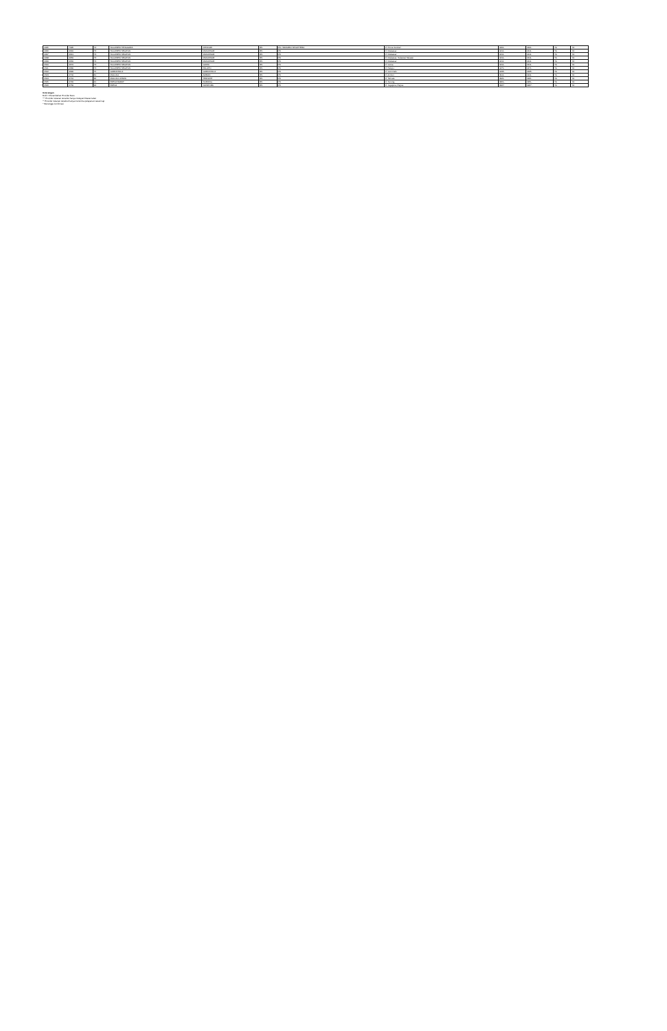| 1495 | 7095 | 74 | SULAWESI TENGGARA | KENDARI | RS | RS. HARAPAN SEJAHTERA | Jl. Poros Kendari | 0401- | 0401- | YA | YA |
| 1496 | 4640 | 73 | SULAWESI SELATAN | MAKASSAR | RS | RS | Jl. Makassar | 0411- | 0411- | YA | YA |
| 1497 | 4641 | 73 | SULAWESI SELATAN | MAKASSAR | RS | RS | Jl. Makassar | 0411- | 0411- | YA | YA |
| 1498 | 4650 | 73 | SULAWESI SELATAN | MAKASSAR | RS | RS | Jl. Makassar, Sulawesi Selatan | 0411- | 0411- | YA | YA |
| 1499 | 4660 | 73 | SULAWESI SELATAN | MAKASSAR | RS | RS | Jl. Makassar | 0411- | 0411- | YA | YA |
| 1500 | 4670 | 73 | SULAWESI SELATAN | GOWA | RS | RS | Jl. Gowa | 0411- | 0411- | YA | YA |
| 1501 | 4680 | 73 | SULAWESI SELATAN | PALOPO | RS | RS | Jl. Palopo | 0471- | 0471- | YA | YA |
| 1502 | 4690 | 75 | GORONTALO | GORONTALO | RS | RS | Jl. Gorontalo | 0435- | 0435- | YA | YA |
| 1503 | 4700 | 81 | MALUKU | AMBON | RS | RS | Jl. Ambon | 0911- | 0911- | YA | YA |
| 1504 | 4710 | 82 | MALUKU UTARA | TERNATE | RS | RS | Jl. Ternate | 0921- | 0921- | YA | YA |
| 1505 | 4720 | 91 | PAPUA BARAT | SORONG | RS | RS | Jl. Sorong | 0951- | 0951- | YA | YA |
| 1506 | 4730 | 94 | PAPUA | JAYAPURA | RS | RS | Jl. Jayapura, Papua | 0967- | 0967- | YA | YA |
Keterangan
Bold = Penambahan Provider Baru
*** Provider rekanan tersebut hanya melayani Rawat Jalan
** Provider rekanan tersebut hanya menerima pelayanan rawat inap
* Menunggu konfirmasi